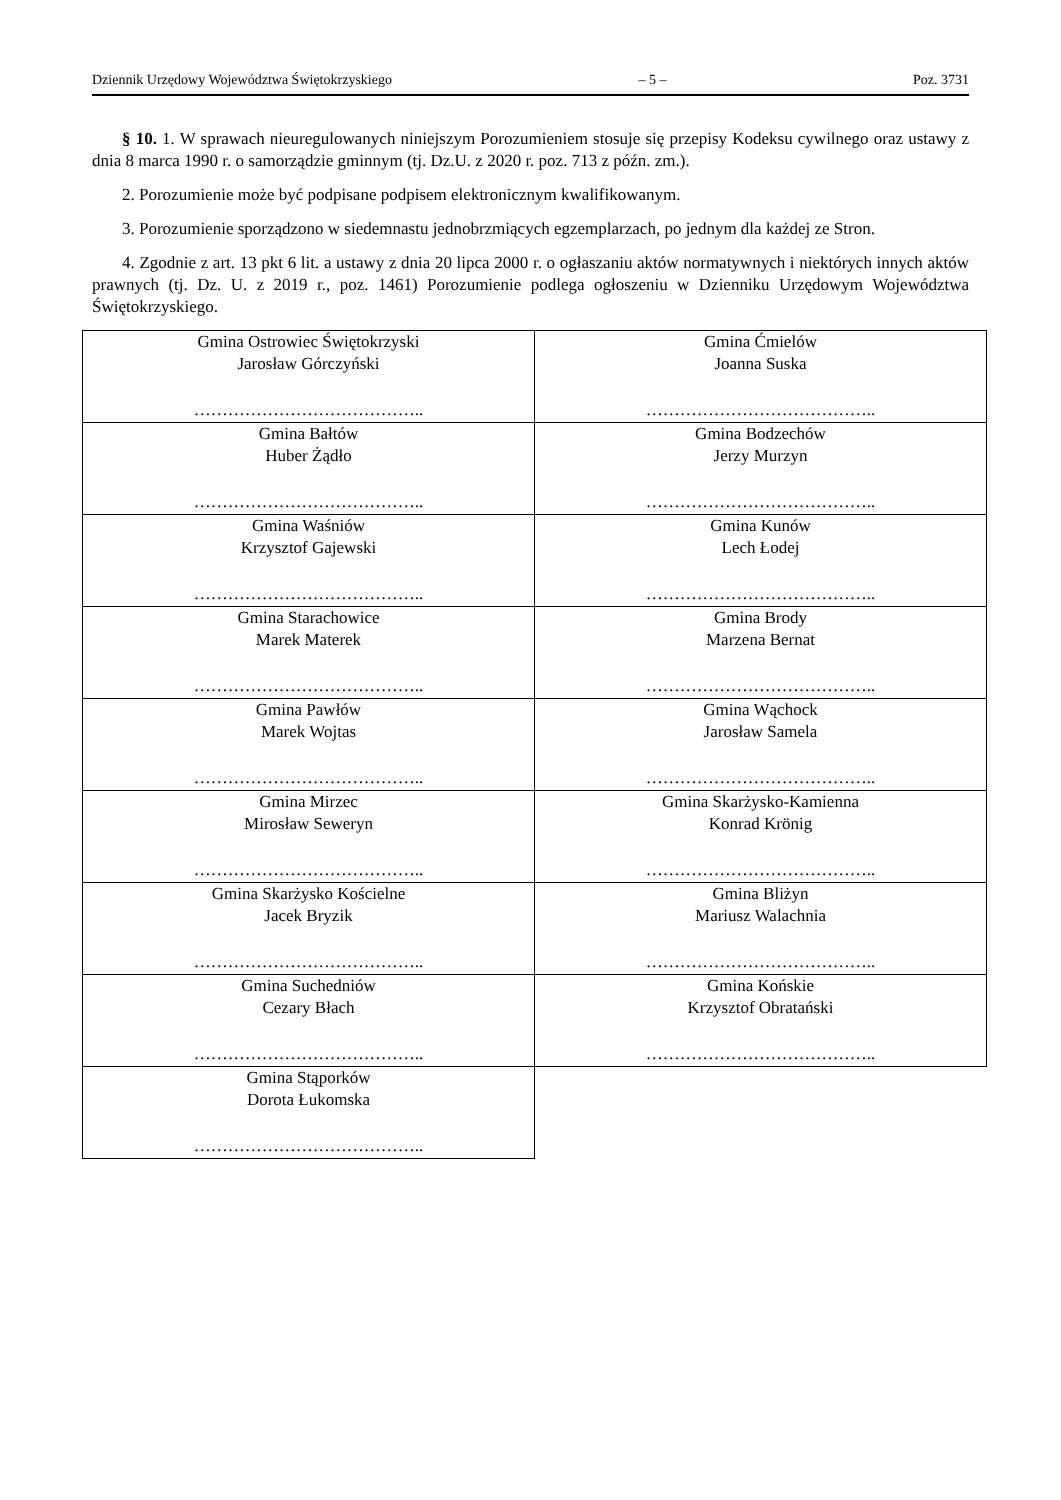Dziennik Urzędowy Województwa Świętokrzyskiego – 5 – Poz. 3731
§ 10. 1. W sprawach nieuregulowanych niniejszym Porozumieniem stosuje się przepisy Kodeksu cywilnego oraz ustawy z dnia 8 marca 1990 r. o samorządzie gminnym (tj. Dz.U. z 2020 r. poz. 713 z późn. zm.).
2. Porozumienie może być podpisane podpisem elektronicznym kwalifikowanym.
3. Porozumienie sporządzono w siedemnastu jednobrzmiących egzemplarzach, po jednym dla każdej ze Stron.
4. Zgodnie z art. 13 pkt 6 lit. a ustawy z dnia 20 lipca 2000 r. o ogłaszaniu aktów normatywnych i niektórych innych aktów prawnych (tj. Dz. U. z 2019 r., poz. 1461) Porozumienie podlega ogłoszeniu w Dzienniku Urzędowym Województwa Świętokrzyskiego.
| Gmina Ostrowiec Świętokrzyski Jarosław Górczyński ………………………………….. | Gmina Ćmielów Joanna Suska ………………………………….. |
| Gmina Bałtów Huber Żądło ………………………………….. | Gmina Bodzechów Jerzy Murzyn ………………………………….. |
| Gmina Waśniów Krzysztof Gajewski ………………………………….. | Gmina Kunów Lech Łodej ………………………………….. |
| Gmina Starachowice Marek Materek ………………………………….. | Gmina Brody Marzena Bernat ………………………………….. |
| Gmina Pawłów Marek Wojtas ………………………………….. | Gmina Wąchock Jarosław Samela ………………………………….. |
| Gmina Mirzec Mirosław Seweryn ………………………………….. | Gmina Skarżysko-Kamienna Konrad Krönig ………………………………….. |
| Gmina Skarżysko Kościelne Jacek Bryzik ………………………………….. | Gmina Bliżyn Mariusz Walachnia ………………………………….. |
| Gmina Suchedniów Cezary Błach ………………………………….. | Gmina Końskie Krzysztof Obratański ………………………………….. |
| Gmina Stąporków Dorota Łukomska ………………………………….. | |